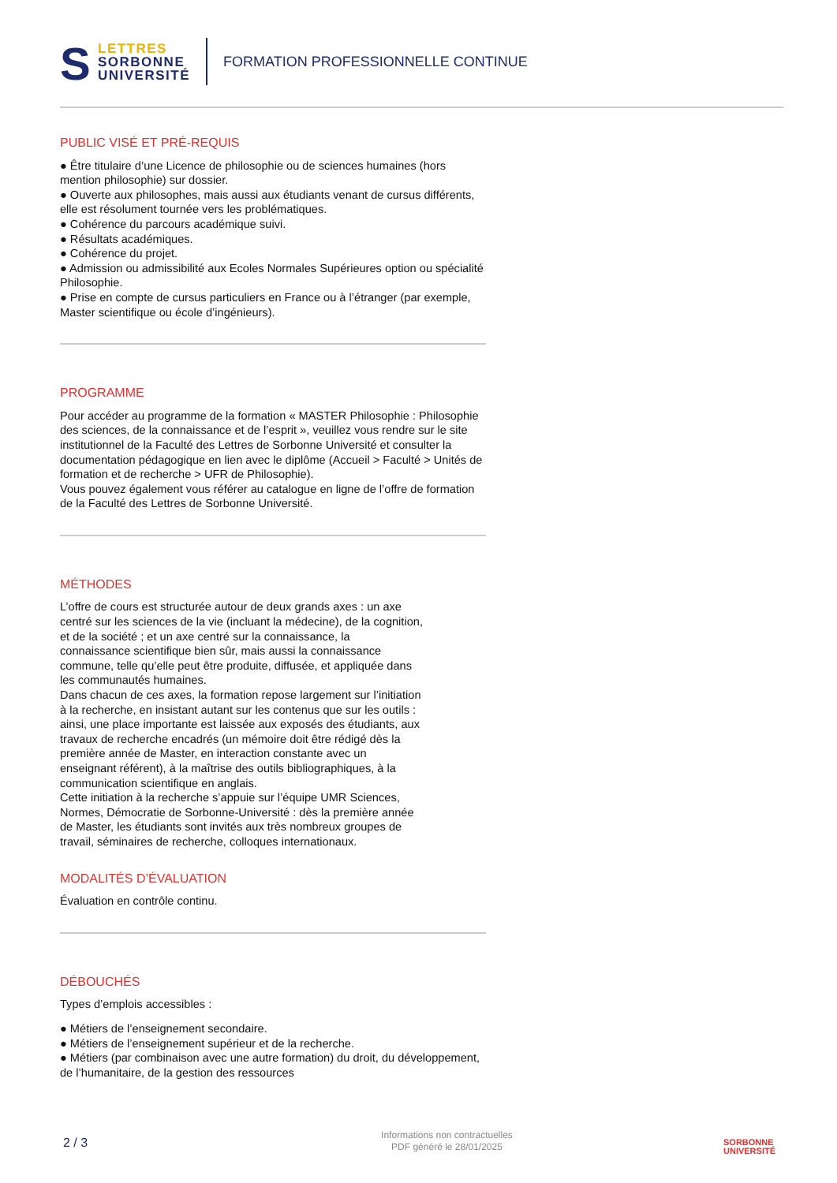S LETTRES
SORBONNE
UNIVERSITÉ
FORMATION PROFESSIONNELLE CONTINUE
PUBLIC VISÉ ET PRÉ-REQUIS
● Être titulaire d’une Licence de philosophie ou de sciences humaines (hors mention philosophie) sur dossier.
● Ouverte aux philosophes, mais aussi aux étudiants venant de cursus différents, elle est résolument tournée vers les problématiques.
● Cohérence du parcours académique suivi.
● Résultats académiques.
● Cohérence du projet.
● Admission ou admissibilité aux Ecoles Normales Supérieures option ou spécialité Philosophie.
● Prise en compte de cursus particuliers en France ou à l’étranger (par exemple, Master scientifique ou école d’ingénieurs).
PROGRAMME
Pour accéder au programme de la formation « MASTER Philosophie : Philosophie des sciences, de la connaissance et de l’esprit », veuillez vous rendre sur le site institutionnel de la Faculté des Lettres de Sorbonne Université et consulter la documentation pédagogique en lien avec le diplôme (Accueil > Faculté > Unités de formation et de recherche > UFR de Philosophie).
Vous pouvez également vous référer au catalogue en ligne de l’offre de formation de la Faculté des Lettres de Sorbonne Université.
MÉTHODES
L’offre de cours est structurée autour de deux grands axes : un axe centré sur les sciences de la vie (incluant la médecine), de la cognition, et de la société ; et un axe centré sur la connaissance, la connaissance scientifique bien sûr, mais aussi la connaissance commune, telle qu’elle peut être produite, diffusée, et appliquée dans les communautés humaines.
Dans chacun de ces axes, la formation repose largement sur l’initiation à la recherche, en insistant autant sur les contenus que sur les outils : ainsi, une place importante est laissée aux exposés des étudiants, aux travaux de recherche encadrés (un mémoire doit être rédigé dès la première année de Master, en interaction constante avec un enseignant référent), à la maîtrise des outils bibliographiques, à la communication scientifique en anglais.
Cette initiation à la recherche s’appuie sur l’équipe UMR Sciences, Normes, Démocratie de Sorbonne-Université : dès la première année de Master, les étudiants sont invités aux très nombreux groupes de travail, séminaires de recherche, colloques internationaux.
MODALITÉS D’ÉVALUATION
Évaluation en contrôle continu.
DÉBOUCHÉS
Types d’emplois accessibles :
● Métiers de l’enseignement secondaire.
● Métiers de l’enseignement supérieur et de la recherche.
● Métiers (par combinaison avec une autre formation) du droit, du développement, de l’humanitaire, de la gestion des ressources
2 / 3
Informations non contractuelles
PDF généré le 28/01/2025
SORBONNE
UNIVERSITÉ